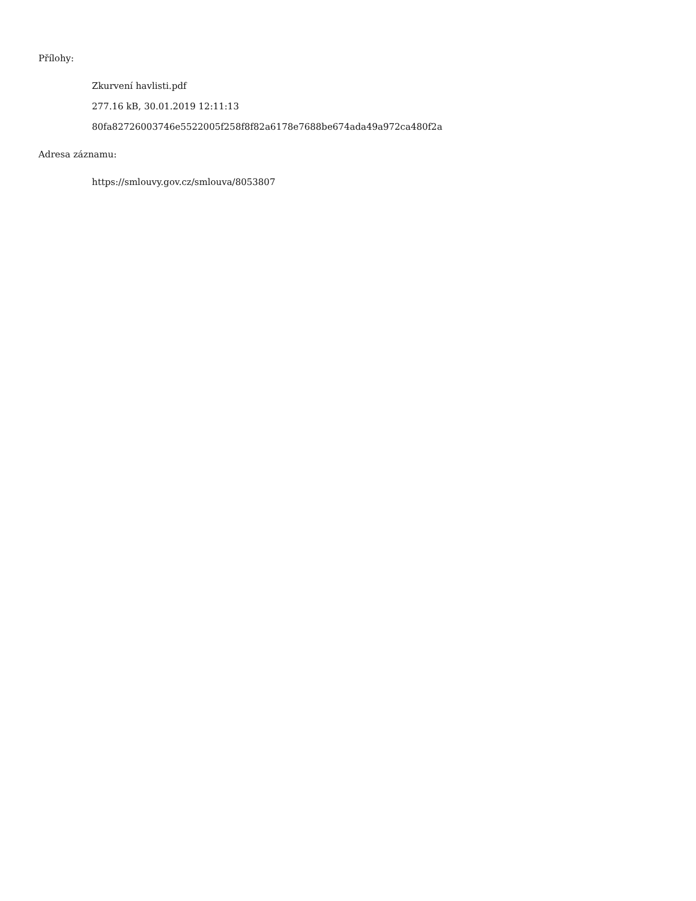Přílohy:
Zkurvení havlisti.pdf
277.16 kB, 30.01.2019 12:11:13
80fa82726003746e5522005f258f8f82a6178e7688be674ada49a972ca480f2a
Adresa záznamu:
https://smlouvy.gov.cz/smlouva/8053807